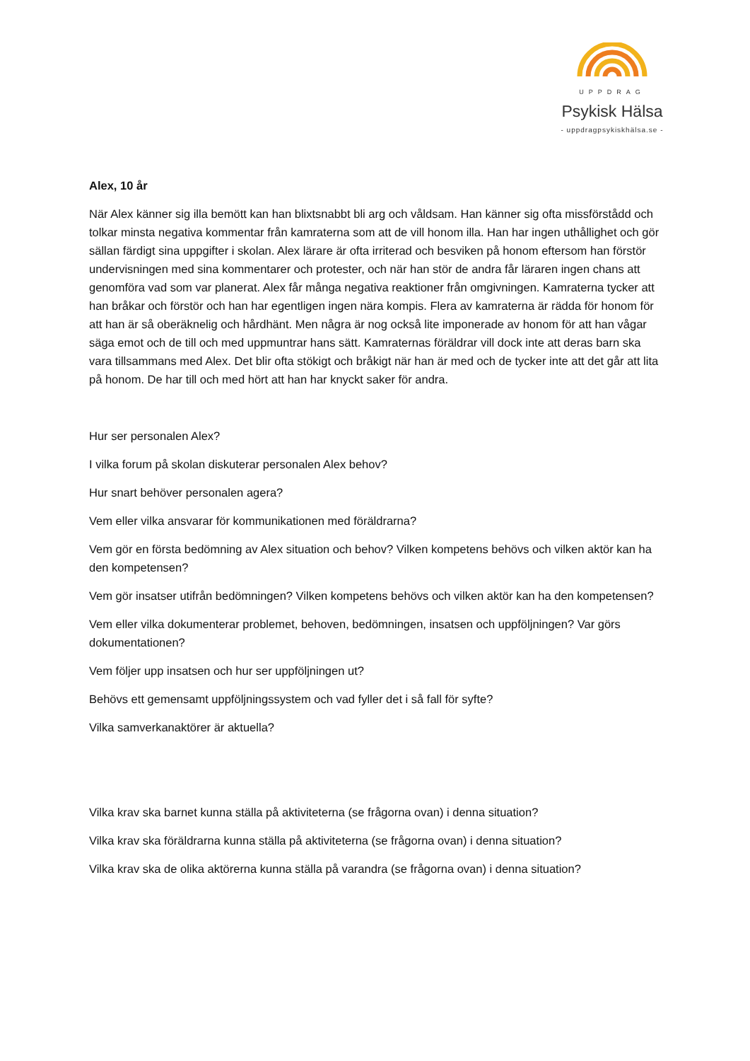UPPDRAG
Psykisk Hälsa
- uppdragpsykiskhälsa.se -
Alex, 10 år
När Alex känner sig illa bemött kan han blixtsnabbt bli arg och våldsam. Han känner sig ofta missförstådd och tolkar minsta negativa kommentar från kamraterna som att de vill honom illa. Han har ingen uthållighet och gör sällan färdigt sina uppgifter i skolan. Alex lärare är ofta irriterad och besviken på honom eftersom han förstör undervisningen med sina kommentarer och protester, och när han stör de andra får läraren ingen chans att genomföra vad som var planerat. Alex får många negativa reaktioner från omgivningen. Kamraterna tycker att han bråkar och förstör och han har egentligen ingen nära kompis. Flera av kamraterna är rädda för honom för att han är så oberäknelig och hårdhänt. Men några är nog också lite imponerade av honom för att han vågar säga emot och de till och med uppmuntrar hans sätt. Kamraternas föräldrar vill dock inte att deras barn ska vara tillsammans med Alex. Det blir ofta stökigt och bråkigt när han är med och de tycker inte att det går att lita på honom. De har till och med hört att han har knyckt saker för andra.
Hur ser personalen Alex?
I vilka forum på skolan diskuterar personalen Alex behov?
Hur snart behöver personalen agera?
Vem eller vilka ansvarar för kommunikationen med föräldrarna?
Vem gör en första bedömning av Alex situation och behov? Vilken kompetens behövs och vilken aktör kan ha den kompetensen?
Vem gör insatser utifrån bedömningen? Vilken kompetens behövs och vilken aktör kan ha den kompetensen?
Vem eller vilka dokumenterar problemet, behoven, bedömningen, insatsen och uppföljningen? Var görs dokumentationen?
Vem följer upp insatsen och hur ser uppföljningen ut?
Behövs ett gemensamt uppföljningssystem och vad fyller det i så fall för syfte?
Vilka samverkanaktörer är aktuella?
Vilka krav ska barnet kunna ställa på aktiviteterna (se frågorna ovan) i denna situation?
Vilka krav ska föräldrarna kunna ställa på aktiviteterna (se frågorna ovan) i denna situation?
Vilka krav ska de olika aktörerna kunna ställa på varandra (se frågorna ovan) i denna situation?